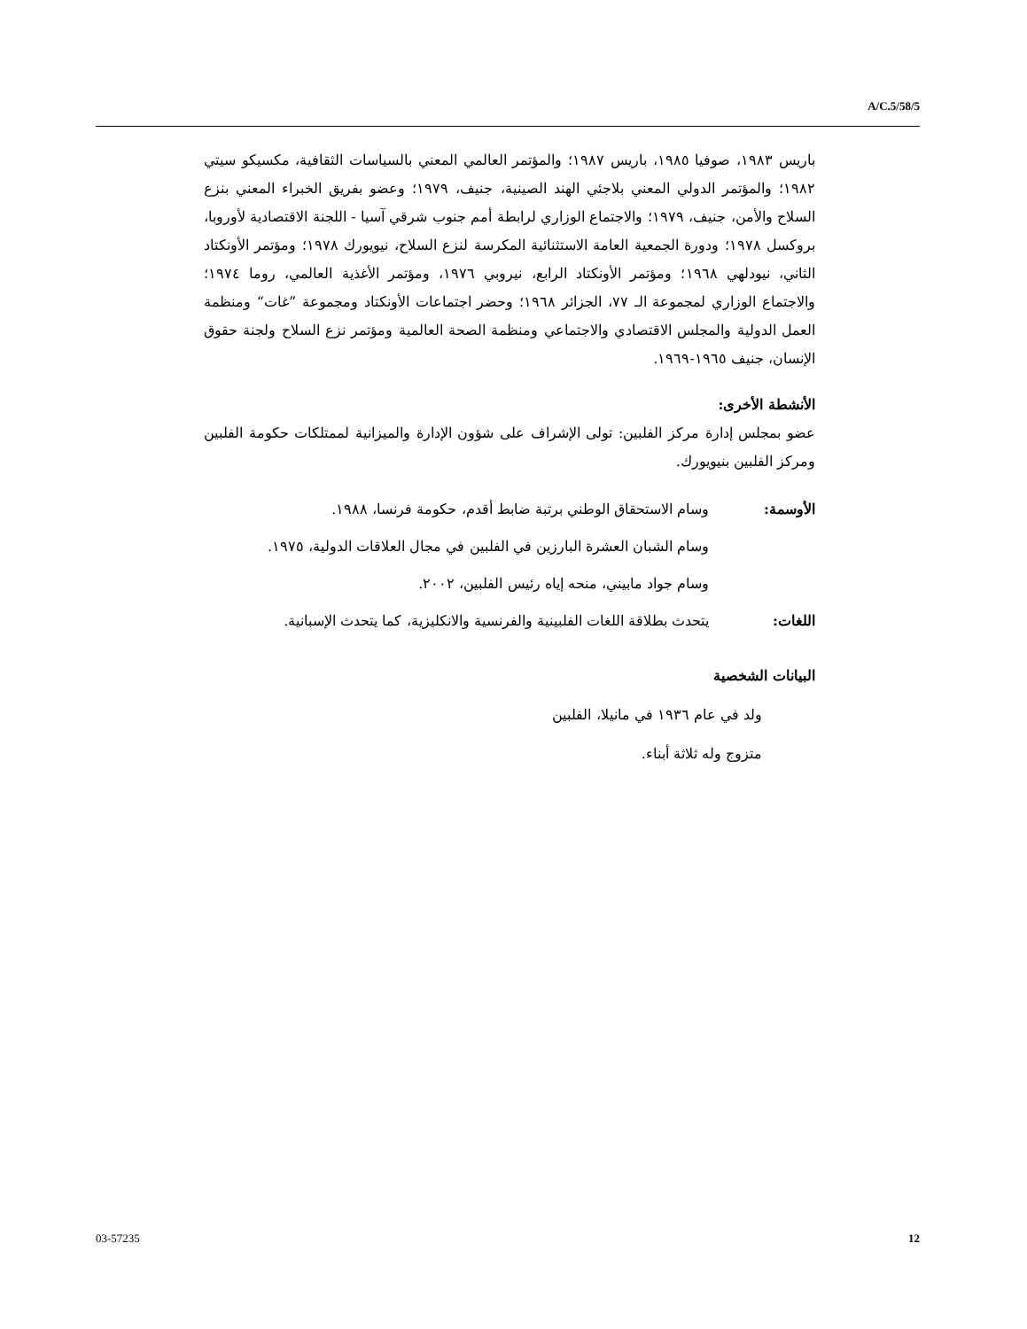A/C.5/58/5
باريس ١٩٨٣، صوفيا ١٩٨٥، باريس ١٩٨٧؛ والمؤتمر العالمي المعني بالسياسات الثقافية، مكسيكو سيتي ١٩٨٢؛ والمؤتمر الدولي المعني بلاجئي الهند الصينية، جنيف، ١٩٧٩؛ وعضو بفريق الخبراء المعني بنزع السلاح والأمن، جنيف، ١٩٧٩؛ والاجتماع الوزاري لرابطة أمم جنوب شرقي آسيا - اللجنة الاقتصادية لأوروبا، بروكسل ١٩٧٨؛ ودورة الجمعية العامة الاستثنائية المكرسة لنزع السلاح، نيويورك ١٩٧٨؛ ومؤتمر الأونكتاد الثاني، نيودلهي ١٩٦٨؛ ومؤتمر الأونكتاد الرابع، نيروبي ١٩٧٦، ومؤتمر الأغذية العالمي، روما ١٩٧٤؛ والاجتماع الوزاري لمجموعة الـ ٧٧، الجزائر ١٩٦٨؛ وحضر اجتماعات الأونكتاد ومجموعة ”غات“ ومنظمة العمل الدولية والمجلس الاقتصادي والاجتماعي ومنظمة الصحة العالمية ومؤتمر نزع السلاح ولجنة حقوق الإنسان، جنيف ١٩٦٥-١٩٦٩.
الأنشطة الأخرى:
عضو بمجلس إدارة مركز الفلبين: تولى الإشراف على شؤون الإدارة والميزانية لممتلكات حكومة الفلبين ومركز الفلبين بنيويورك.
الأوسمة: وسام الاستحقاق الوطني برتبة ضابط أقدم، حكومة فرنسا، ١٩٨٨.
وسام الشبان العشرة البارزين في الفلبين في مجال العلاقات الدولية، ١٩٧٥.
وسام جواد مابيني، منحه إياه رئيس الفلبين، ٢٠٠٢.
اللغات: يتحدث بطلاقة اللغات الفلبينية والفرنسية والانكليزية، كما يتحدث الإسبانية.
البيانات الشخصية
ولد في عام ١٩٣٦ في مانيلا، الفلبين
متزوج وله ثلاثة أبناء.
03-57235 12